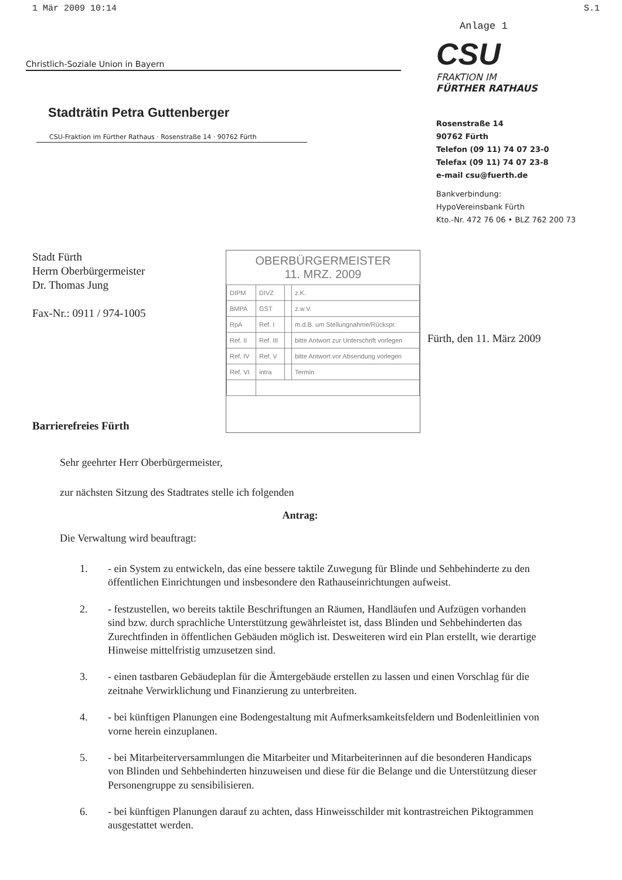1 Mär 2009 10:14 S.1
Christlich-Soziale Union in Bayern
Stadträtin Petra Guttenberger
CSU-Fraktion im Fürther Rathaus · Rosenstraße 14 · 90762 Fürth
Anlage 1
CSU
FRAKTION IM
FÜRTHER RATHAUS
Rosenstraße 14
90762 Fürth
Telefon (09 11) 74 07 23-0
Telefax (09 11) 74 07 23-8
e-mail csu@fuerth.de
Bankverbindung:
HypoVereinsbank Fürth
Kto.-Nr. 472 76 06 • BLZ 762 200 73
Stadt Fürth
Herrn Oberbürgermeister
Dr. Thomas Jung
Fax-Nr.: 0911 / 974-1005
Barrierefreies Fürth
OBERBÜRGERMEISTER
11. MRZ. 2009
| DIPM | DIVZ | | z.K. |
| BMPA | GST | | z.w.V. |
| RpA | Ref. I | | m.d.B. um Stellungnahme/Rückspr. |
| Ref. II | Ref. III | | bitte Antwort zur Unterschrift vorlegen |
| Ref. IV | Ref. V | | bitte Antwort vor Absendung vorlegen |
| Ref. VI | intra | | Termin |
Fürth, den 11. März 2009
Sehr geehrter Herr Oberbürgermeister,
zur nächsten Sitzung des Stadtrates stelle ich folgenden
Antrag:
Die Verwaltung wird beauftragt:
1. - ein System zu entwickeln, das eine bessere taktile Zuwegung für Blinde und Sehbehinderte zu den öffentlichen Einrichtungen und insbesondere den Rathauseinrichtungen aufweist.
2. - festzustellen, wo bereits taktile Beschriftungen an Räumen, Handläufen und Aufzügen vorhanden sind bzw. durch sprachliche Unterstützung gewährleistet ist, dass Blinden und Sehbehinderten das Zurechtfinden in öffentlichen Gebäuden möglich ist. Desweiteren wird ein Plan erstellt, wie derartige Hinweise mittelfristig umzusetzen sind.
3. - einen tastbaren Gebäudeplan für die Ämtergebäude erstellen zu lassen und einen Vorschlag für die zeitnahe Verwirklichung und Finanzierung zu unterbreiten.
4. - bei künftigen Planungen eine Bodengestaltung mit Aufmerksamkeitsfeldern und Bodenleitlinien von vorne herein einzuplanen.
5. - bei Mitarbeiterversammlungen die Mitarbeiter und Mitarbeiterinnen auf die besonderen Handicaps von Blinden und Sehbehinderten hinzuweisen und diese für die Belange und die Unterstützung dieser Personengruppe zu sensibilisieren.
6. - bei künftigen Planungen darauf zu achten, dass Hinweisschilder mit kontrastreichen Piktogrammen ausgestattet werden.